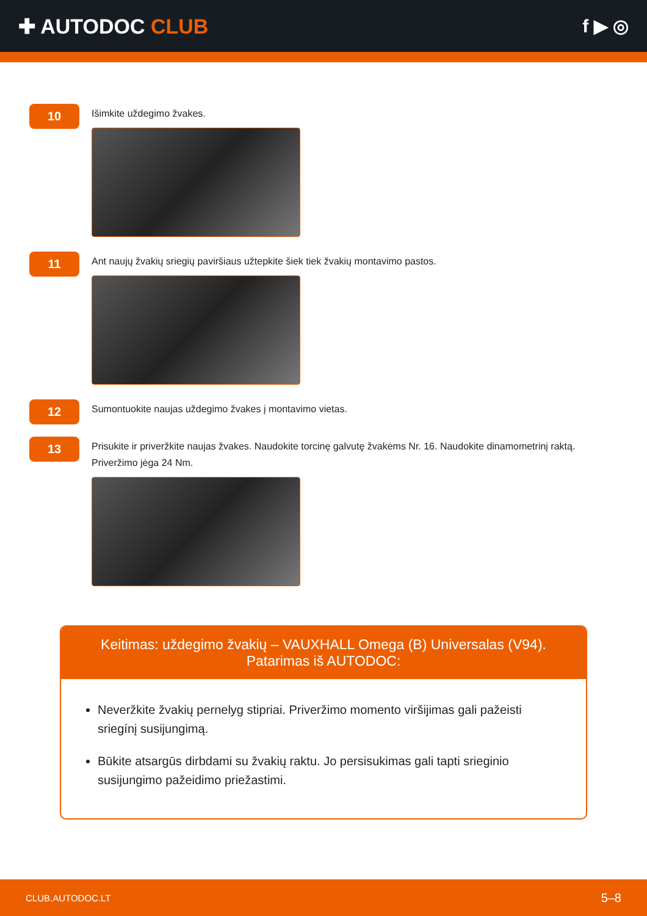✚ AUTODOC CLUB f ▶ ◎
10
Išimkite uždegimo žvakes.
11
Ant naujų žvakių sriegių paviršiaus užtepkite šiek tiek žvakių montavimo pastos.
12
Sumontuokite naujas uždegimo žvakes į montavimo vietas.
13
Prisukite ir priveržkite naujas žvakes. Naudokite torcinę galvutę žvakėms Nr. 16. Naudokite dinamometrinį raktą. Priveržimo jėga 24 Nm.
Keitimas: uždegimo žvakių – VAUXHALL Omega (B) Universalas (V94).
Patarimas iš AUTODOC:
Neveržkite žvakių pernelyg stipriai. Priveržimo momento viršijimas gali pažeisti sriegínį susijungimą.
Būkite atsargūs dirbdami su žvakių raktu. Jo persisukimas gali tapti srieginio susijungimo pažeidimo priežastimi.
CLUB.AUTODOC.LT 5–8